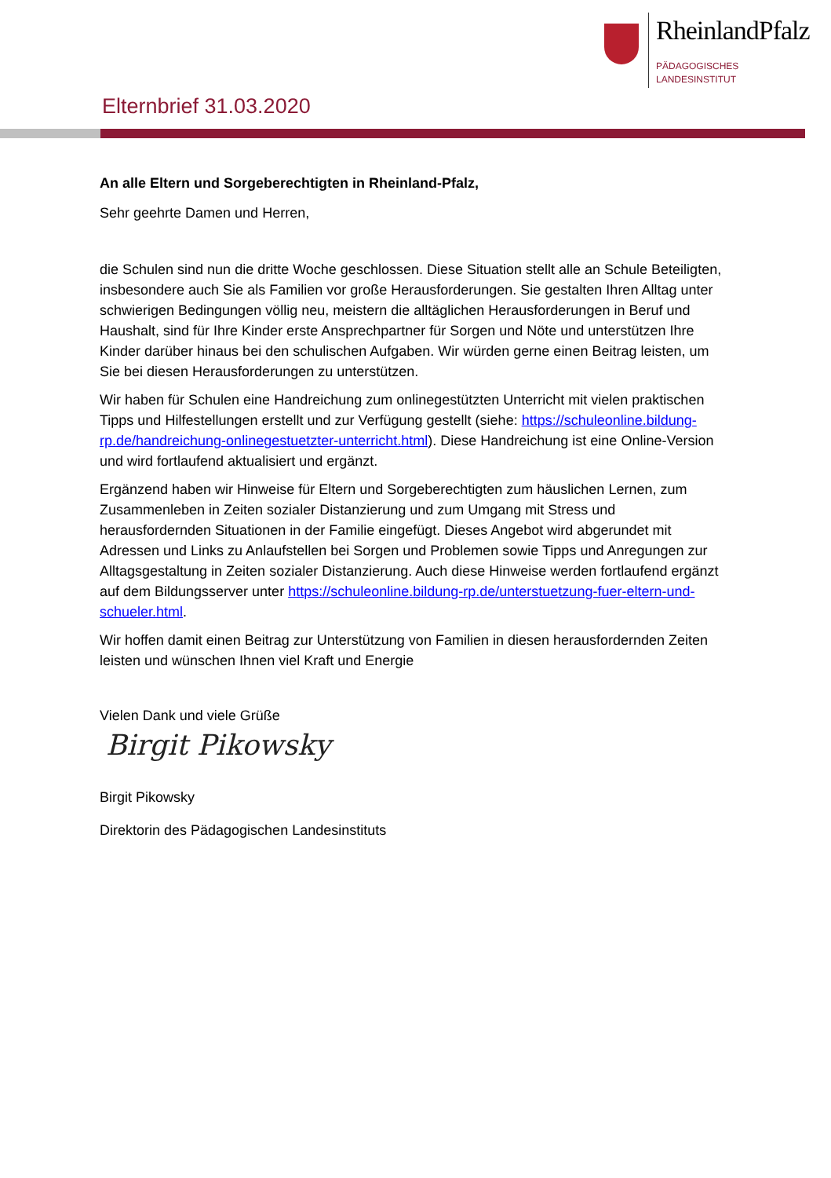RheinlandPfalz
PÄDAGOGISCHES
LANDESINSTITUT
Elternbrief 31.03.2020
An alle Eltern und Sorgeberechtigten in Rheinland-Pfalz,
Sehr geehrte Damen und Herren,
die Schulen sind nun die dritte Woche geschlossen. Diese Situation stellt alle an Schule Beteiligten, insbesondere auch Sie als Familien vor große Herausforderungen. Sie gestalten Ihren Alltag unter schwierigen Bedingungen völlig neu, meistern die alltäglichen Herausforderungen in Beruf und Haushalt, sind für Ihre Kinder erste Ansprechpartner für Sorgen und Nöte und unterstützen Ihre Kinder darüber hinaus bei den schulischen Aufgaben. Wir würden gerne einen Beitrag leisten, um Sie bei diesen Herausforderungen zu unterstützen.
Wir haben für Schulen eine Handreichung zum onlinegestützten Unterricht mit vielen praktischen Tipps und Hilfestellungen erstellt und zur Verfügung gestellt (siehe: https://schuleonline.bildung-rp.de/handreichung-onlinegestuetzter-unterricht.html). Diese Handreichung ist eine Online-Version und wird fortlaufend aktualisiert und ergänzt.
Ergänzend haben wir Hinweise für Eltern und Sorgeberechtigten zum häuslichen Lernen, zum Zusammenleben in Zeiten sozialer Distanzierung und zum Umgang mit Stress und herausfordernden Situationen in der Familie eingefügt. Dieses Angebot wird abgerundet mit Adressen und Links zu Anlaufstellen bei Sorgen und Problemen sowie Tipps und Anregungen zur Alltagsgestaltung in Zeiten sozialer Distanzierung. Auch diese Hinweise werden fortlaufend ergänzt auf dem Bildungsserver unter https://schuleonline.bildung-rp.de/unterstuetzung-fuer-eltern-und-schueler.html.
Wir hoffen damit einen Beitrag zur Unterstützung von Familien in diesen herausfordernden Zeiten leisten und wünschen Ihnen viel Kraft und Energie
Vielen Dank und viele Grüße
Birgit Pikowsky
Birgit Pikowsky
Direktorin des Pädagogischen Landesinstituts